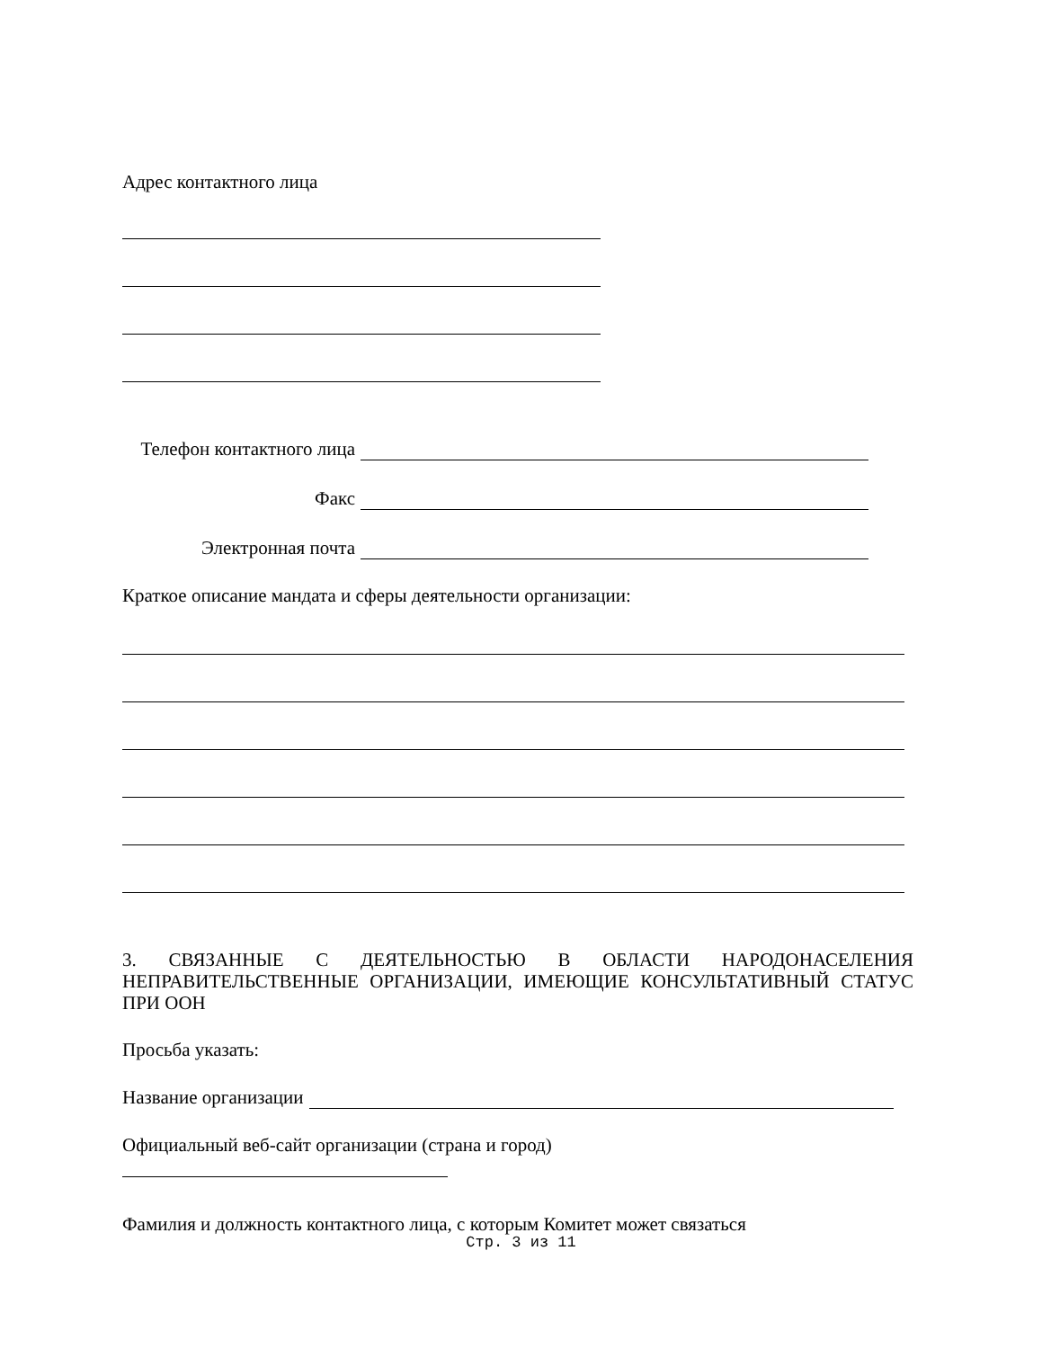Адрес контактного лица
Телефон контактного лица
Факс
Электронная почта
Краткое описание мандата и сферы деятельности организации:
3. СВЯЗАННЫЕ С ДЕЯТЕЛЬНОСТЬЮ В ОБЛАСТИ НАРОДОНАСЕЛЕНИЯ НЕПРАВИТЕЛЬСТВЕННЫЕ ОРГАНИЗАЦИИ, ИМЕЮЩИЕ КОНСУЛЬТАТИВНЫЙ СТАТУС ПРИ ООН
Просьба указать:
Название организации
Официальный веб-сайт организации (страна и город)
Фамилия и должность контактного лица, с которым Комитет может связаться
Стр. 3 из 11